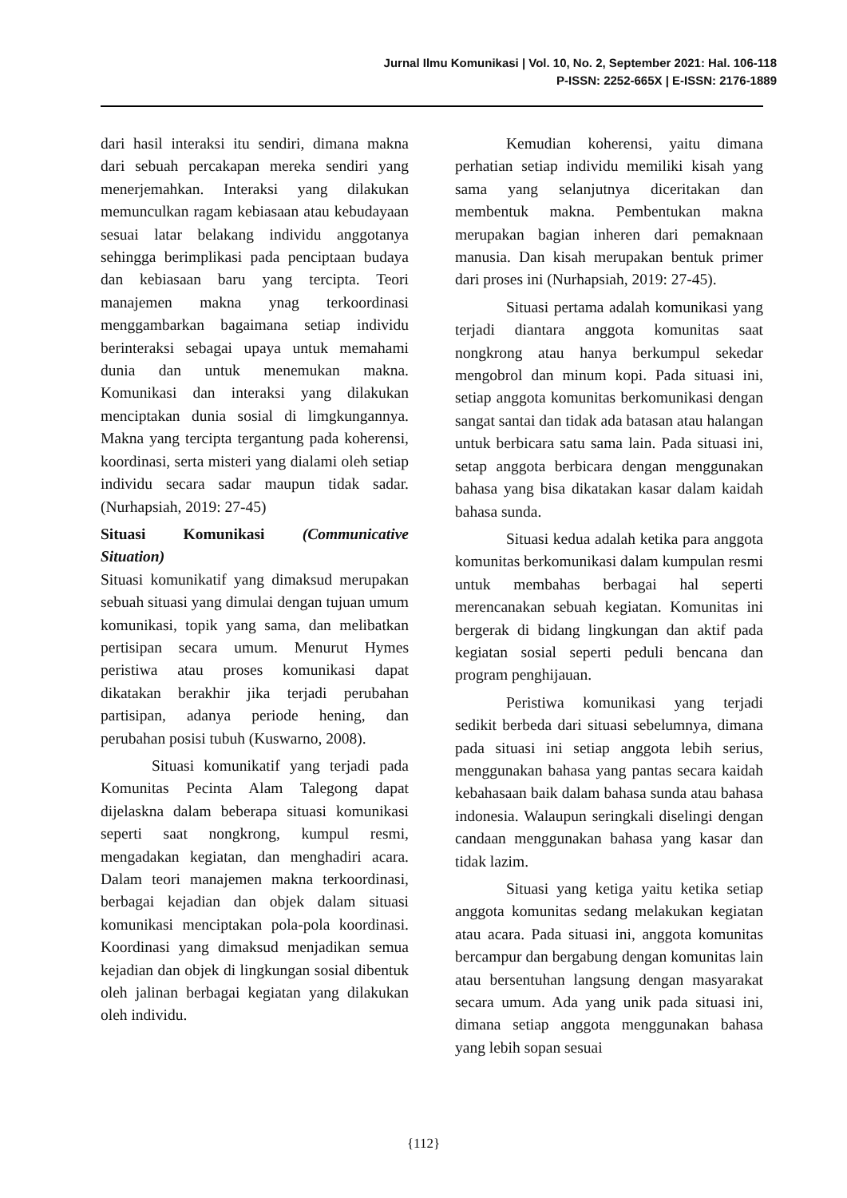Jurnal Ilmu Komunikasi | Vol. 10, No. 2, September 2021: Hal. 106-118
P-ISSN: 2252-665X | E-ISSN: 2176-1889
dari hasil interaksi itu sendiri, dimana makna dari sebuah percakapan mereka sendiri yang menerjemahkan. Interaksi yang dilakukan memunculkan ragam kebiasaan atau kebudayaan sesuai latar belakang individu anggotanya sehingga berimplikasi pada penciptaan budaya dan kebiasaan baru yang tercipta. Teori manajemen makna ynag terkoordinasi menggambarkan bagaimana setiap individu berinteraksi sebagai upaya untuk memahami dunia dan untuk menemukan makna. Komunikasi dan interaksi yang dilakukan menciptakan dunia sosial di limgkungannya. Makna yang tercipta tergantung pada koherensi, koordinasi, serta misteri yang dialami oleh setiap individu secara sadar maupun tidak sadar. (Nurhapsiah, 2019: 27-45)
Situasi Komunikasi (Communicative Situation)
Situasi komunikatif yang dimaksud merupakan sebuah situasi yang dimulai dengan tujuan umum komunikasi, topik yang sama, dan melibatkan pertisipan secara umum. Menurut Hymes peristiwa atau proses komunikasi dapat dikatakan berakhir jika terjadi perubahan partisipan, adanya periode hening, dan perubahan posisi tubuh (Kuswarno, 2008).
Situasi komunikatif yang terjadi pada Komunitas Pecinta Alam Talegong dapat dijelaskna dalam beberapa situasi komunikasi seperti saat nongkrong, kumpul resmi, mengadakan kegiatan, dan menghadiri acara. Dalam teori manajemen makna terkoordinasi, berbagai kejadian dan objek dalam situasi komunikasi menciptakan pola-pola koordinasi. Koordinasi yang dimaksud menjadikan semua kejadian dan objek di lingkungan sosial dibentuk oleh jalinan berbagai kegiatan yang dilakukan oleh individu.
Kemudian koherensi, yaitu dimana perhatian setiap individu memiliki kisah yang sama yang selanjutnya diceritakan dan membentuk makna. Pembentukan makna merupakan bagian inheren dari pemaknaan manusia. Dan kisah merupakan bentuk primer dari proses ini (Nurhapsiah, 2019: 27-45).
Situasi pertama adalah komunikasi yang terjadi diantara anggota komunitas saat nongkrong atau hanya berkumpul sekedar mengobrol dan minum kopi. Pada situasi ini, setiap anggota komunitas berkomunikasi dengan sangat santai dan tidak ada batasan atau halangan untuk berbicara satu sama lain. Pada situasi ini, setap anggota berbicara dengan menggunakan bahasa yang bisa dikatakan kasar dalam kaidah bahasa sunda.
Situasi kedua adalah ketika para anggota komunitas berkomunikasi dalam kumpulan resmi untuk membahas berbagai hal seperti merencanakan sebuah kegiatan. Komunitas ini bergerak di bidang lingkungan dan aktif pada kegiatan sosial seperti peduli bencana dan program penghijauan.
Peristiwa komunikasi yang terjadi sedikit berbeda dari situasi sebelumnya, dimana pada situasi ini setiap anggota lebih serius, menggunakan bahasa yang pantas secara kaidah kebahasaan baik dalam bahasa sunda atau bahasa indonesia. Walaupun seringkali diselingi dengan candaan menggunakan bahasa yang kasar dan tidak lazim.
Situasi yang ketiga yaitu ketika setiap anggota komunitas sedang melakukan kegiatan atau acara. Pada situasi ini, anggota komunitas bercampur dan bergabung dengan komunitas lain atau bersentuhan langsung dengan masyarakat secara umum. Ada yang unik pada situasi ini, dimana setiap anggota menggunakan bahasa yang lebih sopan sesuai
{112}